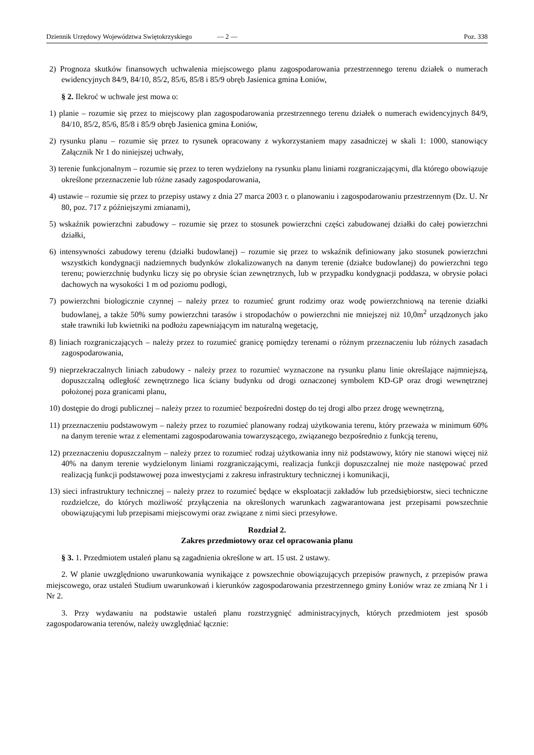Dziennik Urzędowy Województwa Swiętokrzyskiego — 2 — Poz. 338
2) Prognoza skutków finansowych uchwalenia miejscowego planu zagospodarowania przestrzennego terenu działek o numerach ewidencyjnych 84/9, 84/10, 85/2, 85/6, 85/8 i 85/9 obręb Jasienica gmina Łoniów,
§ 2. Ilekroć w uchwale jest mowa o:
1) planie – rozumie się przez to miejscowy plan zagospodarowania przestrzennego terenu działek o numerach ewidencyjnych 84/9, 84/10, 85/2, 85/6, 85/8 i 85/9 obręb Jasienica gmina Łoniów,
2) rysunku planu – rozumie się przez to rysunek opracowany z wykorzystaniem mapy zasadniczej w skali 1: 1000, stanowiący Załącznik Nr 1 do niniejszej uchwały,
3) terenie funkcjonalnym – rozumie się przez to teren wydzielony na rysunku planu liniami rozgraniczającymi, dla którego obowiązuje określone przeznaczenie lub różne zasady zagospodarowania,
4) ustawie – rozumie się przez to przepisy ustawy z dnia 27 marca 2003 r. o planowaniu i zagospodarowaniu przestrzennym (Dz. U. Nr 80, poz. 717 z późniejszymi zmianami),
5) wskaźnik powierzchni zabudowy – rozumie się przez to stosunek powierzchni części zabudowanej działki do całej powierzchni działki,
6) intensywności zabudowy terenu (działki budowlanej) – rozumie się przez to wskaźnik definiowany jako stosunek powierzchni wszystkich kondygnacji nadziemnych budynków zlokalizowanych na danym terenie (działce budowlanej) do powierzchni tego terenu; powierzchnię budynku liczy się po obrysie ścian zewnętrznych, lub w przypadku kondygnacji poddasza, w obrysie połaci dachowych na wysokości 1 m od poziomu podłogi,
7) powierzchni biologicznie czynnej – należy przez to rozumieć grunt rodzimy oraz wodę powierzchniową na terenie działki budowlanej, a także 50% sumy powierzchni tarasów i stropodachów o powierzchni nie mniejszej niż 10,0m<sup>2</sup> urządzonych jako stałe trawniki lub kwietniki na podłożu zapewniającym im naturalną wegetację,
8) liniach rozgraniczających – należy przez to rozumieć granicę pomiędzy terenami o różnym przeznaczeniu lub różnych zasadach zagospodarowania,
9) nieprzekraczalnych liniach zabudowy - należy przez to rozumieć wyznaczone na rysunku planu linie określające najmniejszą, dopuszczalną odległość zewnętrznego lica ściany budynku od drogi oznaczonej symbolem KD-GP oraz drogi wewnętrznej położonej poza granicami planu,
10) dostępie do drogi publicznej – należy przez to rozumieć bezpośredni dostęp do tej drogi albo przez drogę wewnętrzną,
11) przeznaczeniu podstawowym – należy przez to rozumieć planowany rodzaj użytkowania terenu, który przeważa w minimum 60% na danym terenie wraz z elementami zagospodarowania towarzyszącego, związanego bezpośrednio z funkcją terenu,
12) przeznaczeniu dopuszczalnym – należy przez to rozumieć rodzaj użytkowania inny niż podstawowy, który nie stanowi więcej niż 40% na danym terenie wydzielonym liniami rozgraniczającymi, realizacja funkcji dopuszczalnej nie może następować przed realizacją funkcji podstawowej poza inwestycjami z zakresu infrastruktury technicznej i komunikacji,
13) sieci infrastruktury technicznej – należy przez to rozumieć będące w eksploatacji zakładów lub przedsiębiorstw, sieci techniczne rozdzielcze, do których możliwość przyłączenia na określonych warunkach zagwarantowana jest przepisami powszechnie obowiązującymi lub przepisami miejscowymi oraz związane z nimi sieci przesyłowe.
Rozdział 2.
Zakres przedmiotowy oraz cel opracowania planu
§ 3. 1. Przedmiotem ustaleń planu są zagadnienia określone w art. 15 ust. 2 ustawy.
2. W planie uwzględniono uwarunkowania wynikające z powszechnie obowiązujących przepisów prawnych, z przepisów prawa miejscowego, oraz ustaleń Studium uwarunkowań i kierunków zagospodarowania przestrzennego gminy Łoniów wraz ze zmianą Nr 1 i Nr 2.
3. Przy wydawaniu na podstawie ustaleń planu rozstrzygnięć administracyjnych, których przedmiotem jest sposób zagospodarowania terenów, należy uwzględniać łącznie: